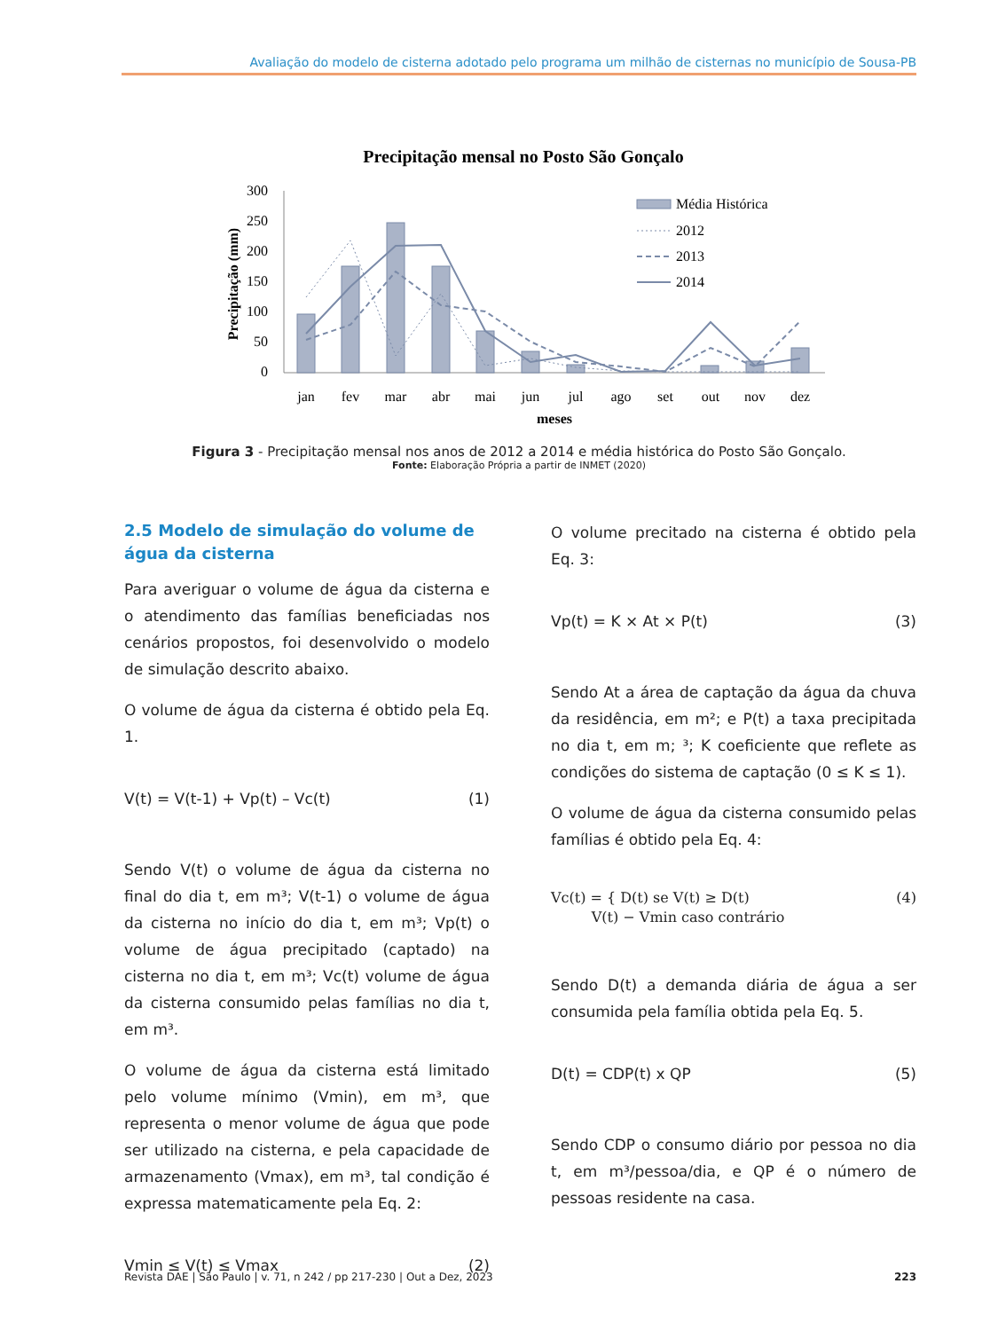Avaliação do modelo de cisterna adotado pelo programa um milhão de cisternas no município de Sousa-PB
Precipitação mensal no Posto São Gonçalo
300
250
200
150
100
50
0
Precipitação (mm)
jan
fev
mar
abr
mai
jun
jul
ago
set
out
nov
dez
meses
Média Histórica
2012
2013
2014
Figura 3 - Precipitação mensal nos anos de 2012 a 2014 e média histórica do Posto São Gonçalo.
Fonte: Elaboração Própria a partir de INMET (2020)
2.5 Modelo de simulação do volume de água da cisterna
Para averiguar o volume de água da cisterna e o atendimento das famílias beneficiadas nos cenários propostos, foi desenvolvido o modelo de simulação descrito abaixo.
O volume de água da cisterna é obtido pela Eq. 1.
V(t) = V(t-1) + Vp(t) – Vc(t) (1)
Sendo V(t) o volume de água da cisterna no final do dia t, em m³; V(t-1) o volume de água da cisterna no início do dia t, em m³; Vp(t) o volume de água precipitado (captado) na cisterna no dia t, em m³; Vc(t) volume de água da cisterna consumido pelas famílias no dia t, em m³.
O volume de água da cisterna está limitado pelo volume mínimo (Vmin), em m³, que representa o menor volume de água que pode ser utilizado na cisterna, e pela capacidade de armazenamento (Vmax), em m³, tal condição é expressa matematicamente pela Eq. 2:
Vmin ≤ V(t) ≤ Vmax (2)
O volume precitado na cisterna é obtido pela Eq. 3:
Vp(t) = K × At × P(t) (3)
Sendo At a área de captação da água da chuva da residência, em m²; e P(t) a taxa precipitada no dia t, em m; ³; K coeficiente que reflete as condições do sistema de captação (0 ≤ K ≤ 1).
O volume de água da cisterna consumido pelas famílias é obtido pela Eq. 4:
Vc(t) = { D(t) se V(t) ≥ D(t)
V(t) − Vmin caso contrário (4)
Sendo D(t) a demanda diária de água a ser consumida pela família obtida pela Eq. 5.
D(t) = CDP(t) x QP (5)
Sendo CDP o consumo diário por pessoa no dia t, em m³/pessoa/dia, e QP é o número de pessoas residente na casa.
Revista DAE | São Paulo | v. 71, n 242 / pp 217-230 | Out a Dez, 2023 223